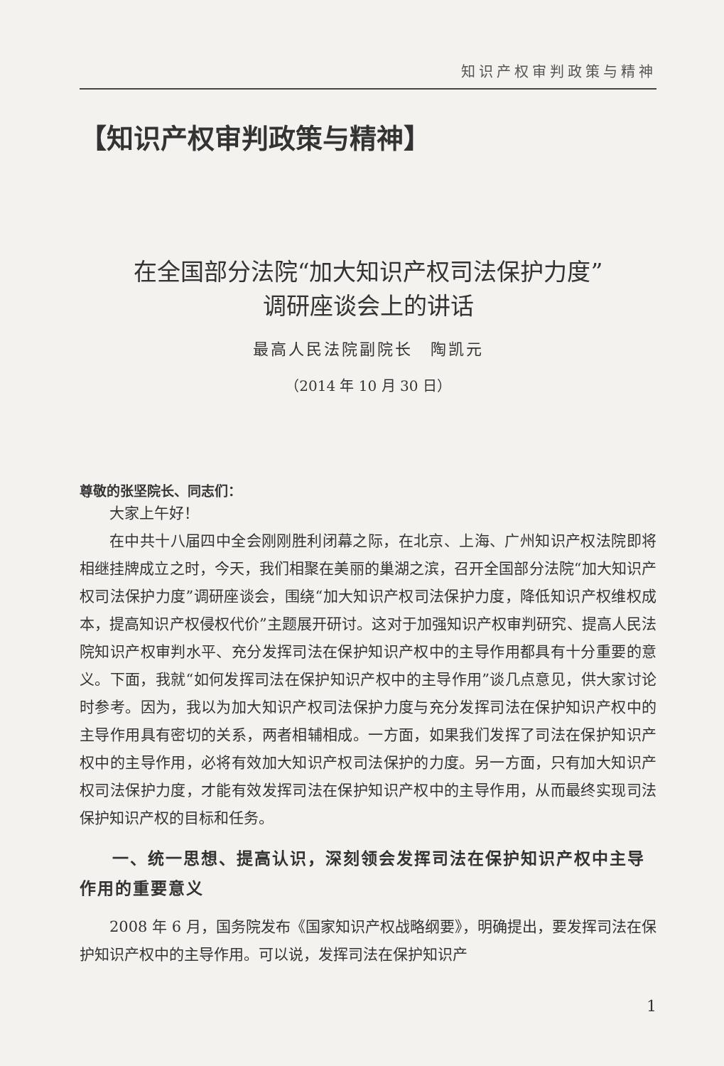知识产权审判政策与精神
【知识产权审判政策与精神】
在全国部分法院“加大知识产权司法保护力度”
调研座谈会上的讲话
最高人民法院副院长　陶凯元
（2014 年 10 月 30 日）
尊敬的张坚院长、同志们：
大家上午好！
在中共十八届四中全会刚刚胜利闭幕之际，在北京、上海、广州知识产权法院即将相继挂牌成立之时，今天，我们相聚在美丽的巢湖之滨，召开全国部分法院“加大知识产权司法保护力度”调研座谈会，围绕“加大知识产权司法保护力度，降低知识产权维权成本，提高知识产权侵权代价”主题展开研讨。这对于加强知识产权审判研究、提高人民法院知识产权审判水平、充分发挥司法在保护知识产权中的主导作用都具有十分重要的意义。下面，我就“如何发挥司法在保护知识产权中的主导作用”谈几点意见，供大家讨论时参考。因为，我以为加大知识产权司法保护力度与充分发挥司法在保护知识产权中的主导作用具有密切的关系，两者相辅相成。一方面，如果我们发挥了司法在保护知识产权中的主导作用，必将有效加大知识产权司法保护的力度。另一方面，只有加大知识产权司法保护力度，才能有效发挥司法在保护知识产权中的主导作用，从而最终实现司法保护知识产权的目标和任务。
一、统一思想、提高认识，深刻领会发挥司法在保护知识产权中主导作用的重要意义
2008 年 6 月，国务院发布《国家知识产权战略纲要》，明确提出，要发挥司法在保护知识产权中的主导作用。可以说，发挥司法在保护知识产
1